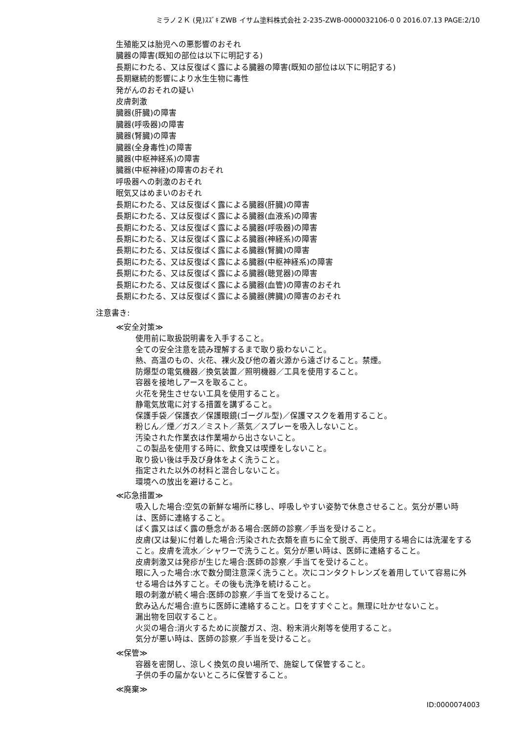ミラノ２Ｋ (見)ｽｽﾞｷ ZWB イサム塗料株式会社 2-235-ZWB-0000032106-0 0 2016.07.13 PAGE:2/10
生殖能又は胎児への悪影響のおそれ
臓器の障害(既知の部位は以下に明記する)
長期にわたる、又は反復ばく露による臓器の障害(既知の部位は以下に明記する)
長期継続的影響により水生生物に毒性
発がんのおそれの疑い
皮膚刺激
臓器(肝臓)の障害
臓器(呼吸器)の障害
臓器(腎臓)の障害
臓器(全身毒性)の障害
臓器(中枢神経系)の障害
臓器(中枢神経)の障害のおそれ
呼吸器への刺激のおそれ
眠気又はめまいのおそれ
長期にわたる、又は反復ばく露による臓器(肝臓)の障害
長期にわたる、又は反復ばく露による臓器(血液系)の障害
長期にわたる、又は反復ばく露による臓器(呼吸器)の障害
長期にわたる、又は反復ばく露による臓器(神経系)の障害
長期にわたる、又は反復ばく露による臓器(腎臓)の障害
長期にわたる、又は反復ばく露による臓器(中枢神経系)の障害
長期にわたる、又は反復ばく露による臓器(聴覚器)の障害
長期にわたる、又は反復ばく露による臓器(血管)の障害のおそれ
長期にわたる、又は反復ばく露による臓器(脾臓)の障害のおそれ
注意書き:
≪安全対策≫
使用前に取扱説明書を入手すること。
全ての安全注意を読み理解するまで取り扱わないこと。
熱、高温のもの、火花、裸火及び他の着火源から遠ざけること。禁煙。
防爆型の電気機器／換気装置／照明機器／工具を使用すること。
容器を接地しアースを取ること。
火花を発生させない工具を使用すること。
静電気放電に対する措置を講ずること。
保護手袋／保護衣／保護眼鏡(ゴーグル型)／保護マスクを着用すること。
粉じん／煙／ガス／ミスト／蒸気／スプレーを吸入しないこと。
汚染された作業衣は作業場から出さないこと。
この製品を使用する時に、飲食又は喫煙をしないこと。
取り扱い後は手及び身体をよく洗うこと。
指定された以外の材料と混合しないこと。
環境への放出を避けること。
≪応急措置≫
吸入した場合:空気の新鮮な場所に移し、呼吸しやすい姿勢で休息させること。気分が悪い時は、医師に連絡すること。
ばく露又はばく露の懸念がある場合:医師の診察／手当を受けること。
皮膚(又は髪)に付着した場合:汚染された衣類を直ちに全て脱ぎ、再使用する場合には洗濯をすること。皮膚を流水／シャワーで洗うこと。気分が悪い時は、医師に連絡すること。
皮膚刺激又は発疹が生じた場合:医師の診察／手当てを受けること。
眼に入った場合:水で数分間注意深く洗うこと。次にコンタクトレンズを着用していて容易に外せる場合は外すこと。その後も洗浄を続けること。
眼の刺激が続く場合:医師の診察／手当てを受けること。
飲み込んだ場合:直ちに医師に連絡すること。口をすすぐこと。無理に吐かせないこと。
漏出物を回収すること。
火災の場合:消火するために炭酸ガス、泡、粉末消火剤等を使用すること。
気分が悪い時は、医師の診察／手当を受けること。
≪保管≫
容器を密閉し、涼しく換気の良い場所で、施錠して保管すること。
子供の手の届かないところに保管すること。
≪廃棄≫
ID:0000074003